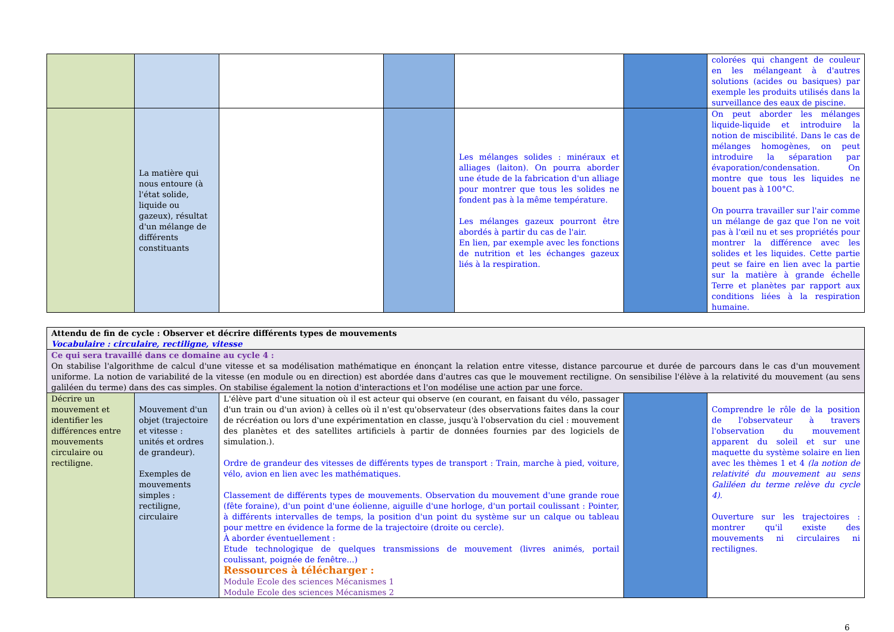| | | | | | | colorées qui changent de couleur en les mélangeant à d'autres solutions (acides ou basiques) par exemple les produits utilisés dans la surveillance des eaux de piscine. |
| | La matière qui nous entoure (à l'état solide, liquide ou gazeux), résultat d'un mélange de différents constituants | | | Les mélanges solides : minéraux et alliages (laiton). On pourra aborder une étude de la fabrication d'un alliage pour montrer que tous les solides ne fondent pas à la même température. Les mélanges gazeux pourront être abordés à partir du cas de l'air. En lien, par exemple avec les fonctions de nutrition et les échanges gazeux liés à la respiration. | | On peut aborder les mélanges liquide-liquide et introduire la notion de miscibilité. Dans le cas de mélanges homogènes, on peut introduire la séparation par évaporation/condensation. On montre que tous les liquides ne bouent pas à 100°C. On pourra travailler sur l'air comme un mélange de gaz que l'on ne voit pas à l'œil nu et ses propriétés pour montrer la différence avec les solides et les liquides. Cette partie peut se faire en lien avec la partie sur la matière à grande échelle Terre et planètes par rapport aux conditions liées à la respiration humaine. |
| Attendu de fin de cycle : Observer et décrire différents types de mouvements Vocabulaire : circulaire, rectiligne, vitesse | | | | |
| Ce qui sera travaillé dans ce domaine au cycle 4 : On stabilise l'algorithme de calcul d'une vitesse et sa modélisation mathématique en énonçant la relation entre vitesse, distance parcourue et durée de parcours dans le cas d'un mouvement uniforme. La notion de variabilité de la vitesse (en module ou en direction) est abordée dans d'autres cas que le mouvement rectiligne. On sensibilise l'élève à la relativité du mouvement (au sens galiléen du terme) dans des cas simples. On stabilise également la notion d'interactions et l'on modélise une action par une force. | | | | |
| Décrire un mouvement et identifier les différences entre mouvements circulaire ou rectiligne. | Mouvement d'un objet (trajectoire et vitesse : unités et ordres de grandeur). Exemples de mouvements simples : rectiligne, circulaire | L'élève part d'une situation où il est acteur qui observe (en courant, en faisant du vélo, passager d'un train ou d'un avion) à celles où il n'est qu'observateur (des observations faites dans la cour de récréation ou lors d'une expérimentation en classe, jusqu'à l'observation du ciel : mouvement des planètes et des satellites artificiels à partir de données fournies par des logiciels de simulation.). Ordre de grandeur des vitesses de différents types de transport : Train, marche à pied, voiture, vélo, avion en lien avec les mathématiques. Classement de différents types de mouvements. Observation du mouvement d'une grande roue (fête foraine), d'un point d'une éolienne, aiguille d'une horloge, d'un portail coulissant : Pointer, à différents intervalles de temps, la position d'un point du système sur un calque ou tableau pour mettre en évidence la forme de la trajectoire (droite ou cercle). À aborder éventuellement : Etude technologique de quelques transmissions de mouvement (livres animés, portail coulissant, poignée de fenêtre...) Ressources à télécharger : Module Ecole des sciences Mécanismes 1 Module Ecole des sciences Mécanismes 2 | | Comprendre le rôle de la position de l'observateur à travers l'observation du mouvement apparent du soleil et sur une maquette du système solaire en lien avec les thèmes 1 et 4 (la notion de relativité du mouvement au sens Galiléen du terme relève du cycle 4). Ouverture sur les trajectoires : montrer qu'il existe des mouvements ni circulaires ni rectilignes. |
6